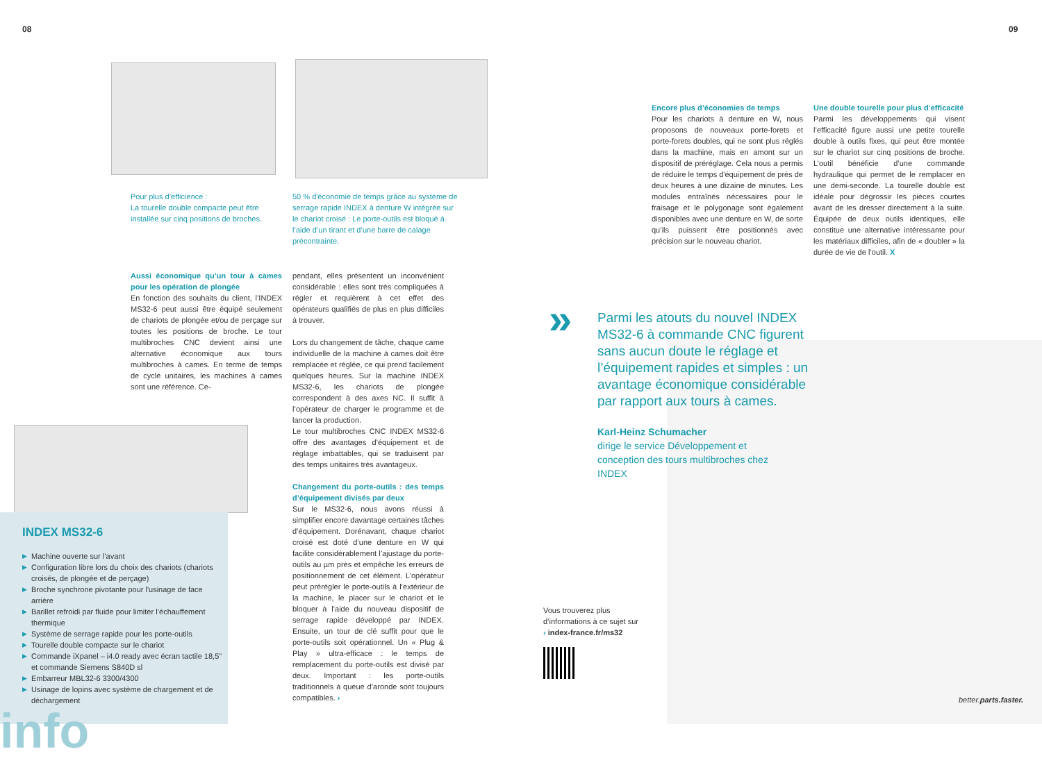08 09
Pour plus d’efficience :
La tourelle double compacte peut être installée sur cinq positions de broches.
50 % d'économie de temps grâce au système de serrage rapide INDEX à denture W intégrée sur le chariot croisé : Le porte-outils est bloqué à l’aide d’un tirant et d’une barre de calage précontrainte.
Encore plus d’économies de temps
Pour les chariots à denture en W, nous proposons de nouveaux porte-forets et porte-forets doubles, qui ne sont plus réglés dans la machine, mais en amont sur un dispositif de préréglage. Cela nous a permis de réduire le temps d'équipement de près de deux heures à une dizaine de minutes. Les modules entraînés nécessaires pour le fraisage et le polygonage sont également disponibles avec une denture en W, de sorte qu’ils puissent être positionnés avec précision sur le nouveau chariot.
Une double tourelle pour plus d’efficacité
Parmi les développements qui visent l’efficacité figure aussi une petite tourelle double à outils fixes, qui peut être montée sur le chariot sur cinq positions de broche. L’outil bénéficie d’une commande hydraulique qui permet de le remplacer en une demi-seconde. La tourelle double est idéale pour dégrossir les pièces courtes avant de les dresser directement à la suite. Équipée de deux outils identiques, elle constitue une alternative intéressante pour les matériaux difficiles, afin de « doubler » la durée de vie de l’outil. X
Aussi économique qu’un tour à cames pour les opération de plongée
En fonction des souhaits du client, l’INDEX MS32-6 peut aussi être équipé seulement de chariots de plongée et/ou de perçage sur toutes les positions de broche. Le tour multibroches CNC devient ainsi une alternative économique aux tours multibroches à cames. En terme de temps de cycle unitaires, les machines à cames sont une référence. Ce-
pendant, elles présentent un inconvénient considérable : elles sont très compliquées à régler et requièrent à cet effet des opérateurs qualifiés de plus en plus difficiles à trouver.
Lors du changement de tâche, chaque came individuelle de la machine à cames doit être remplacée et réglée, ce qui prend facilement quelques heures. Sur la machine INDEX MS32-6, les chariots de plongée correspondent à des axes NC. Il suffit à l’opérateur de charger le programme et de lancer la production.
Le tour multibroches CNC INDEX MS32-6 offre des avantages d’équipement et de réglage imbattables, qui se traduisent par des temps unitaires très avantageux.
Changement du porte-outils : des temps d’équipement divisés par deux
Sur le MS32-6, nous avons réussi à simplifier encore davantage certaines tâches d’équipement. Dorénavant, chaque chariot croisé est doté d’une denture en W qui facilite considérablement l’ajustage du porte-outils au µm près et empêche les erreurs de positionnement de cet élément. L’opérateur peut prérégler le porte-outils à l’extérieur de la machine, le placer sur le chariot et le bloquer à l’aide du nouveau dispositif de serrage rapide développé par INDEX. Ensuite, un tour de clé suffit pour que le porte-outils soit opérationnel. Un « Plug & Play » ultra-efficace : le temps de remplacement du porte-outils est divisé par deux. Important : les porte-outils traditionnels à queue d’aronde sont toujours compatibles. ›
INDEX MS32-6
▶ Machine ouverte sur l’avant
▶ Configuration libre lors du choix des chariots (chariots croisés, de plongée et de perçage)
▶ Broche synchrone pivotante pour l'usinage de face arrière
▶ Barillet refroidi par fluide pour limiter l’échauffement thermique
▶ Système de serrage rapide pour les porte-outils
▶ Tourelle double compacte sur le chariot
▶ Commande iXpanel – i4.0 ready avec écran tactile 18,5" et commande Siemens S840D sl
▶ Embarreur MBL32-6 3300/4300
▶ Usinage de lopins avec système de chargement et de déchargement
info
»
Parmi les atouts du nouvel INDEX MS32-6 à commande CNC figurent sans aucun doute le réglage et l’équipement rapides et simples : un avantage économique considérable par rapport aux tours à cames.
Karl-Heinz Schumacher
dirige le service Développement et conception des tours multibroches chez INDEX
Vous trouverez plus d’informations à ce sujet sur
› index-france.fr/ms32
better.parts.faster.